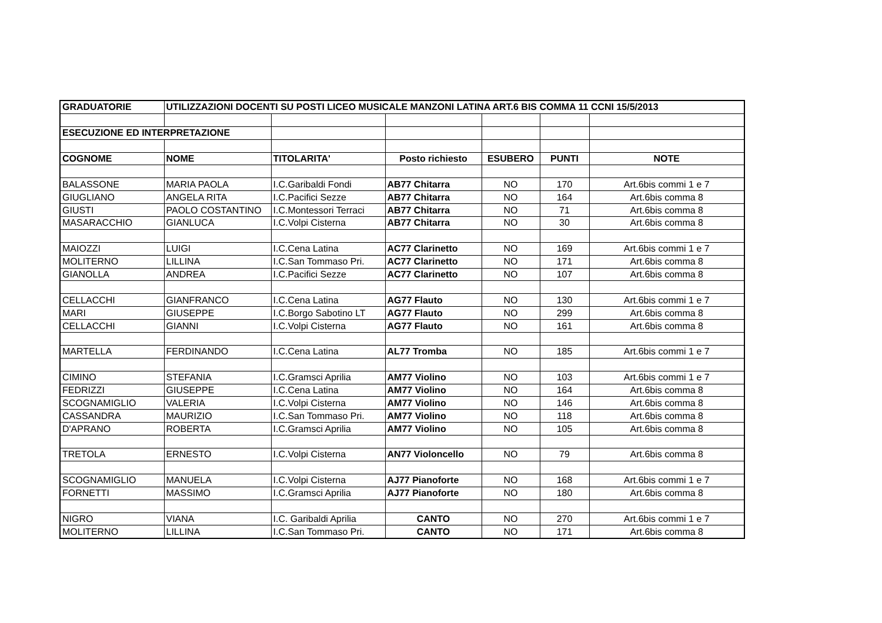| GRADUATORIE | UTILIZZAZIONI DOCENTI SU POSTI LICEO MUSICALE MANZONI LATINA ART.6 BIS COMMA 11 CCNI 15/5/2013 | | | | | |
| ESECUZIONE ED INTERPRETAZIONE | | | | | | |
| COGNOME | NOME | TITOLARITA' | Posto richiesto | ESUBERO | PUNTI | NOTE |
| BALASSONE | MARIA PAOLA | I.C.Garibaldi Fondi | AB77 Chitarra | NO | 170 | Art.6bis commi 1 e 7 |
| GIUGLIANO | ANGELA RITA | I.C.Pacifici Sezze | AB77 Chitarra | NO | 164 | Art.6bis comma 8 |
| GIUSTI | PAOLO COSTANTINO | I.C.Montessori Terraci | AB77 Chitarra | NO | 71 | Art.6bis comma 8 |
| MASARACCHIO | GIANLUCA | I.C.Volpi Cisterna | AB77 Chitarra | NO | 30 | Art.6bis comma 8 |
| MAIOZZI | LUIGI | I.C.Cena Latina | AC77 Clarinetto | NO | 169 | Art.6bis commi 1 e 7 |
| MOLITERNO | LILLINA | I.C.San Tommaso Pri. | AC77 Clarinetto | NO | 171 | Art.6bis comma 8 |
| GIANOLLA | ANDREA | I.C.Pacifici Sezze | AC77 Clarinetto | NO | 107 | Art.6bis comma 8 |
| CELLACCHI | GIANFRANCO | I.C.Cena Latina | AG77 Flauto | NO | 130 | Art.6bis commi 1 e 7 |
| MARI | GIUSEPPE | I.C.Borgo Sabotino LT | AG77 Flauto | NO | 299 | Art.6bis comma 8 |
| CELLACCHI | GIANNI | I.C.Volpi Cisterna | AG77 Flauto | NO | 161 | Art.6bis comma 8 |
| MARTELLA | FERDINANDO | I.C.Cena Latina | AL77 Tromba | NO | 185 | Art.6bis commi 1 e 7 |
| CIMINO | STEFANIA | I.C.Gramsci Aprilia | AM77 Violino | NO | 103 | Art.6bis commi 1 e 7 |
| FEDRIZZI | GIUSEPPE | I.C.Cena Latina | AM77 Violino | NO | 164 | Art.6bis comma 8 |
| SCOGNAMIGLIO | VALERIA | I.C.Volpi Cisterna | AM77 Violino | NO | 146 | Art.6bis comma 8 |
| CASSANDRA | MAURIZIO | I.C.San Tommaso Pri. | AM77 Violino | NO | 118 | Art.6bis comma 8 |
| D'APRANO | ROBERTA | I.C.Gramsci Aprilia | AM77 Violino | NO | 105 | Art.6bis comma 8 |
| TRETOLA | ERNESTO | I.C.Volpi Cisterna | AN77 Violoncello | NO | 79 | Art.6bis comma 8 |
| SCOGNAMIGLIO | MANUELA | I.C.Volpi Cisterna | AJ77 Pianoforte | NO | 168 | Art.6bis commi 1 e 7 |
| FORNETTI | MASSIMO | I.C.Gramsci Aprilia | AJ77 Pianoforte | NO | 180 | Art.6bis comma 8 |
| NIGRO | VIANA | I.C. Garibaldi Aprilia | CANTO | NO | 270 | Art.6bis commi 1 e 7 |
| MOLITERNO | LILLINA | I.C.San Tommaso Pri. | CANTO | NO | 171 | Art.6bis comma 8 |